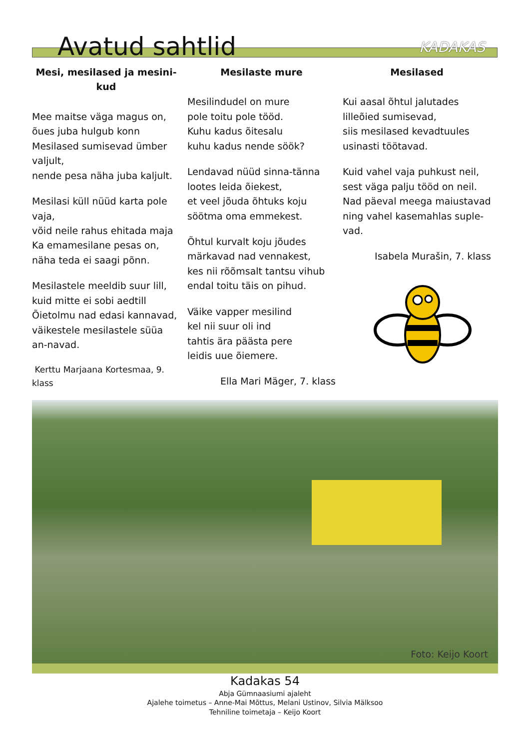Avatud sahtlid
KADAKAS
Mesi, mesilased ja mesini-kud
Mee maitse väga magus on,
õues juba hulgub konn
Mesilased sumisevad ümber valjult,
nende pesa näha juba kaljult.
Mesilasi küll nüüd karta pole vaja,
võid neile rahus ehitada maja
Ka emamesilane pesas on,
näha teda ei saagi põnn.
Mesilastele meeldib suur lill,
kuid mitte ei sobi aedtill
Õietolmu nad edasi kannavad,
väikestele mesilastele süüa an-navad.
Kerttu Marjaana Kortesmaa, 9. klass
Mesilaste mure
Mesilindudel on mure
pole toitu pole tööd.
Kuhu kadus õitesalu
kuhu kadus nende söök?
Lendavad nüüd sinna-tänna
lootes leida õiekest,
et veel jõuda õhtuks koju
söötma oma emmekest.
Õhtul kurvalt koju jõudes
märkavad nad vennakest,
kes nii rõõmsalt tantsu vihub
endal toitu täis on pihud.
Väike vapper mesilind
kel nii suur oli ind
tahtis ära päästa pere
leidis uue õiemere.
Ella Mari Mäger, 7. klass
Mesilased
Kui aasal õhtul jalutades
lilleõied sumisevad,
siis mesilased kevadtuules
usinasti töötavad.
Kuid vahel vaja puhkust neil,
sest väga palju tööd on neil.
Nad päeval meega maiustavad
ning vahel kasemahlas suple-vad.
Isabela Murašin, 7. klass
Foto: Keijo Koort
Kadakas 54
Abja Gümnaasiumi ajaleht
Ajalehe toimetus – Anne-Mai Mõttus, Melani Ustinov, Silvia Mälksoo
Tehniline toimetaja – Keijo Koort